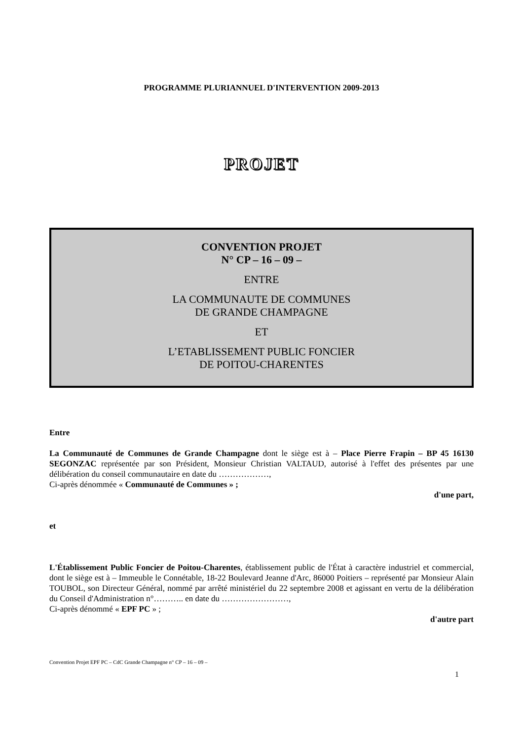PROGRAMME PLURIANNUEL D'INTERVENTION 2009-2013
PROJET
CONVENTION PROJET
N° CP – 16 – 09 –
ENTRE
LA COMMUNAUTE DE COMMUNES
DE GRANDE CHAMPAGNE
ET
L’ETABLISSEMENT PUBLIC FONCIER
DE POITOU-CHARENTES
Entre
La Communauté de Communes de Grande Champagne dont le siège est à – Place Pierre Frapin – BP 45 16130 SEGONZAC représentée par son Président, Monsieur Christian VALTAUD, autorisé à l'effet des présentes par une délibération du conseil communautaire en date du ………………,
Ci-après dénommée « Communauté de Communes » ;
d'une part,
et
L'Établissement Public Foncier de Poitou-Charentes, établissement public de l'État à caractère industriel et commercial, dont le siège est à – Immeuble le Connétable, 18-22 Boulevard Jeanne d'Arc, 86000 Poitiers – représenté par Monsieur Alain TOUBOL, son Directeur Général, nommé par arrêté ministériel du 22 septembre 2008 et agissant en vertu de la délibération du Conseil d'Administration n°……….. en date du ……………………,
Ci-après dénommé « EPF PC » ;
d'autre part
Convention Projet EPF PC – CdC Grande Champagne n° CP – 16 – 09 –
1